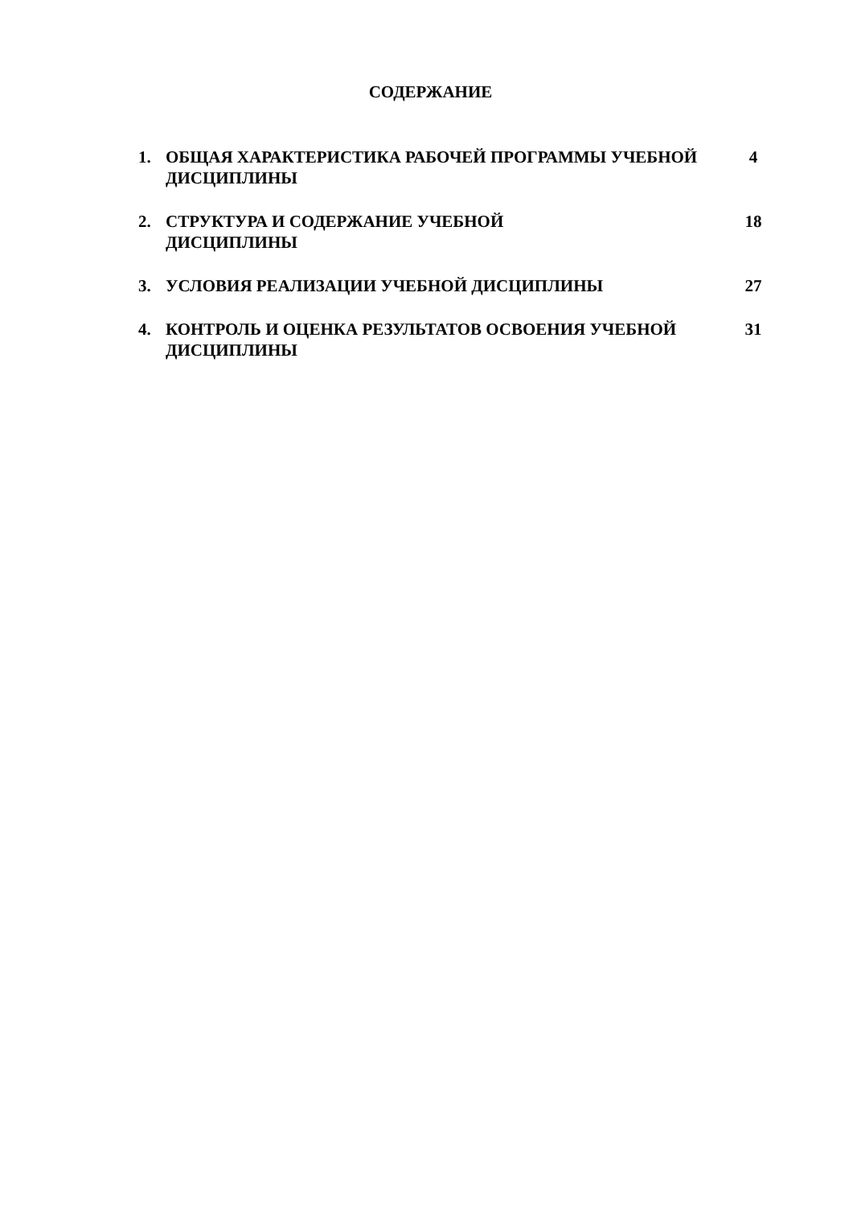СОДЕРЖАНИЕ
| 1. | ОБЩАЯ ХАРАКТЕРИСТИКА РАБОЧЕЙ ПРОГРАММЫ УЧЕБНОЙ ДИСЦИПЛИНЫ | 4 |
| 2. | СТРУКТУРА И СОДЕРЖАНИЕ УЧЕБНОЙ ДИСЦИПЛИНЫ | 18 |
| 3. | УСЛОВИЯ РЕАЛИЗАЦИИ УЧЕБНОЙ ДИСЦИПЛИНЫ | 27 |
| 4. | КОНТРОЛЬ И ОЦЕНКА РЕЗУЛЬТАТОВ ОСВОЕНИЯ УЧЕБНОЙ ДИСЦИПЛИНЫ | 31 |